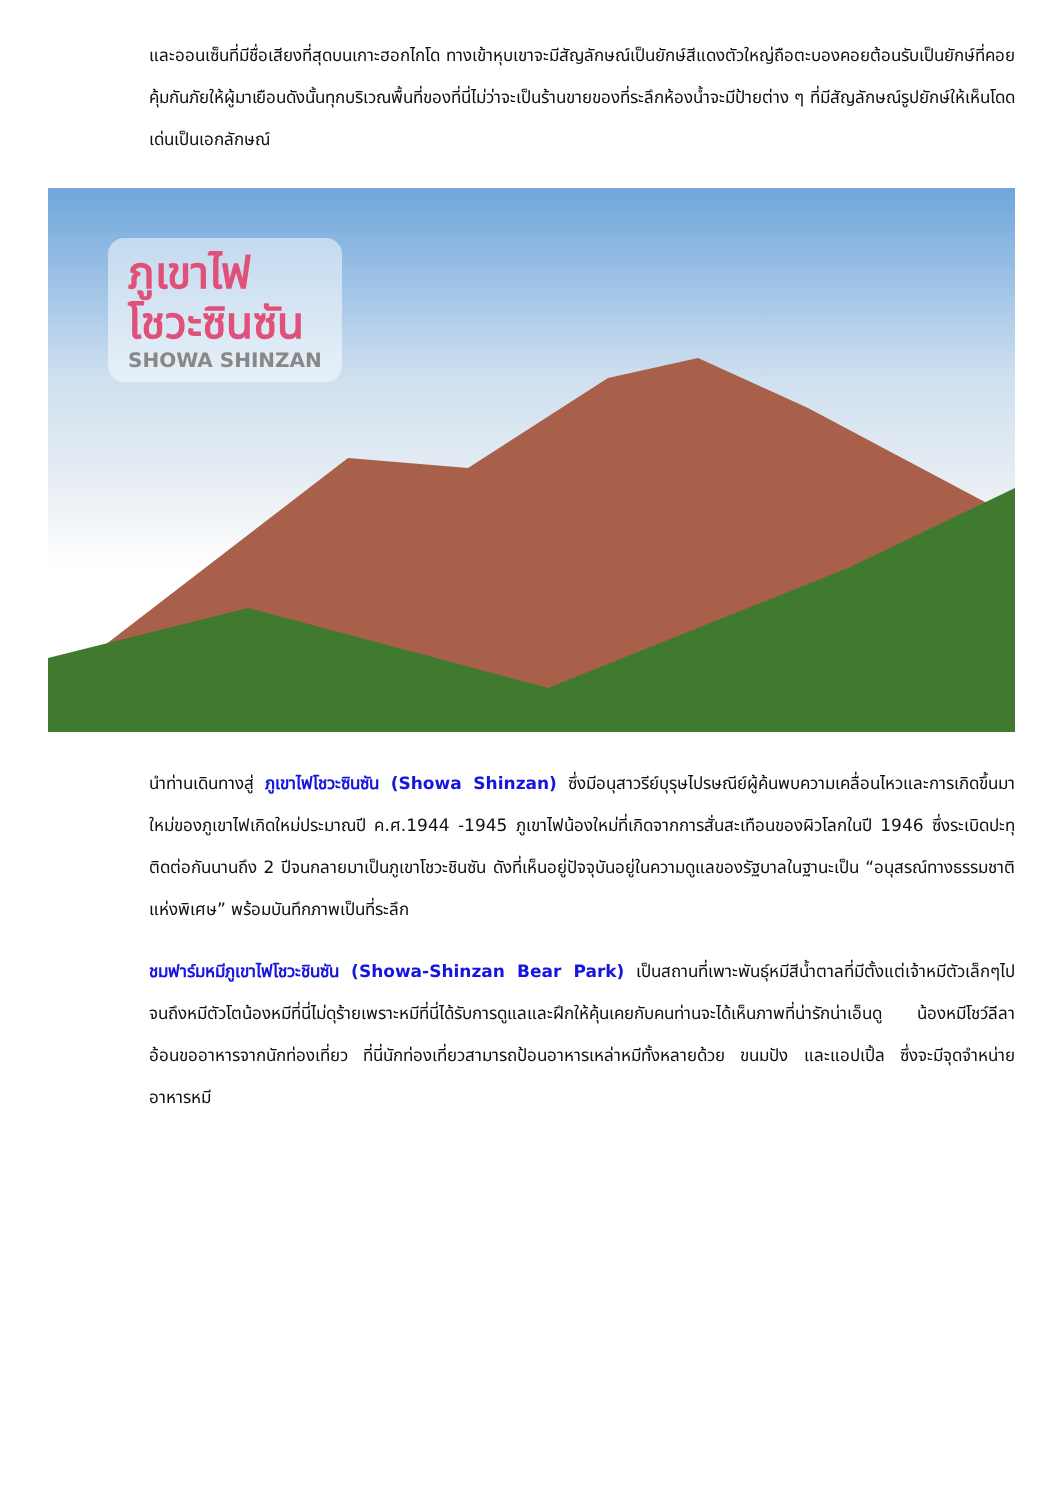และออนเซ็นที่มีชื่อเสียงที่สุดบนเกาะฮอกไกโด ทางเข้าหุบเขาจะมีสัญลักษณ์เป็นยักษ์สีแดงตัวใหญ่ถือตะบองคอยต้อนรับเป็นยักษ์ที่คอยคุ้มกันภัยให้ผู้มาเยือนดังนั้นทุกบริเวณพื้นที่ของที่นี่ไม่ว่าจะเป็นร้านขายของที่ระลึกห้องน้ำจะมีป้ายต่าง ๆ ที่มีสัญลักษณ์รูปยักษ์ให้เห็นโดดเด่นเป็นเอกลักษณ์
ภูเขาไฟ
โชวะซินซัน
SHOWA SHINZAN
นำท่านเดินทางสู่ ภูเขาไฟโชวะซินซัน (Showa Shinzan) ซึ่งมีอนุสาวรีย์บุรุษไปรษณีย์ผู้ค้นพบความเคลื่อนไหวและการเกิดขึ้นมาใหม่ของภูเขาไฟเกิดใหม่ประมาณปี ค.ศ.1944 -1945 ภูเขาไฟน้องใหม่ที่เกิดจากการสั่นสะเทือนของผิวโลกในปี 1946 ซึ่งระเบิดปะทุติดต่อกันนานถึง 2 ปีจนกลายมาเป็นภูเขาโชวะชินซัน ดังที่เห็นอยู่ปัจจุบันอยู่ในความดูแลของรัฐบาลในฐานะเป็น “อนุสรณ์ทางธรรมชาติแห่งพิเศษ” พร้อมบันทึกภาพเป็นที่ระลึก
ชมฟาร์มหมีภูเขาไฟโชวะชินซัน (Showa-Shinzan Bear Park) เป็นสถานที่เพาะพันธุ์หมีสีน้ำตาลที่มีตั้งแต่เจ้าหมีตัวเล็กๆไปจนถึงหมีตัวโตน้องหมีที่นี่ไม่ดุร้ายเพราะหมีที่นี่ได้รับการดูแลและฝึกให้คุ้นเคยกับคนท่านจะได้เห็นภาพที่น่ารักน่าเอ็นดู น้องหมีโชว์ลีลาอ้อนขออาหารจากนักท่องเที่ยว ที่นี่นักท่องเที่ยวสามารถป้อนอาหารเหล่าหมีทั้งหลายด้วย ขนมปัง และแอปเปิ้ล ซึ่งจะมีจุดจำหน่ายอาหารหมี